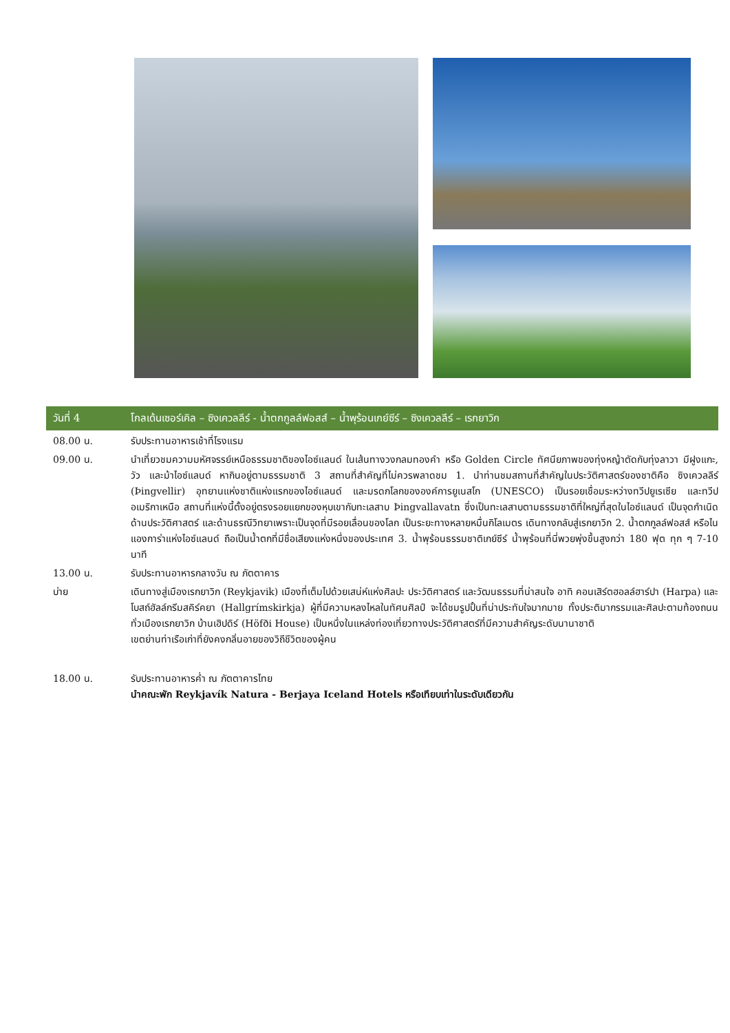วันที่ 4 โกลเด้นเซอร์เคิล – ซิงเควลลีร์ - น้ำตกกูลล์ฟอสส์ – น้ำพุร้อนเกย์ซีร์ – ซิงเควลลีร์ – เรกยาวิก
08.00 น. รับประทานอาหารเช้าที่โรงแรม
09.00 น. นำเที่ยวชมความมหัศจรรย์เหนือธรรมชาติของไอซ์แลนด์ ในเส้นทางวงกลมทองคำ หรือ Golden Circle ทัศนียภาพของทุ่งหญ้าตัดกับทุ่งลาวา มีฝูงแกะ, วัว และม้าไอซ์แลนด์ หากินอยู่ตามธรรมชาติ 3 สถานที่สำคัญที่ไม่ควรพลาดชม 1. นำท่านชมสถานที่สำคัญในประวัติศาสตร์ของชาติคือ ซิงเควลลีร์ (Þingvellir) อุทยานแห่งชาติแห่งแรกของไอซ์แลนด์ และมรดกโลกขององค์การยูเนสโก (UNESCO) เป็นรอยเชื่อมระหว่างทวีปยูเรเซีย และทวีปอเมริกาเหนือ สถานที่แห่งนี้ตั้งอยู่ตรงรอยแยกของหุบเขากับทะเลสาบ Þingvallavatn ซึ่งเป็นทะเลสาบตามธรรมชาติที่ใหญ่ที่สุดในไอซ์แลนด์ เป็นจุดกำเนิดด้านประวัติศาสตร์ และด้านธรณีวิทยาเพราะเป็นจุดที่มีรอยเลื่อนของโลก เป็นระยะทางหลายหมื่นกิโลเมตร เดินทางกลับสู่เรกยาวิก 2. น้ำตกกูลล์ฟอสส์ หรือไนแองการ่าแห่งไอซ์แลนด์ ถือเป็นน้ำตกที่มีชื่อเสียงแห่งหนึ่งของประเทศ 3. น้ำพุร้อนธรรมชาติเกย์ซีร์ น้ำพุร้อนที่นี่พวยพุ่งขึ้นสูงกว่า 180 ฟุต ทุก ๆ 7-10 นาที
13.00 น. รับประทานอาหารกลางวัน ณ ภัตตาคาร
บ่าย เดินทางสู่เมืองเรกยาวิก (Reykjavik) เมืองที่เต็มไปด้วยเสน่ห์แห่งศิลปะ ประวัติศาสตร์ และวัฒนธรรมที่น่าสนใจ อาทิ คอนเสิร์ตฮอลล์ฮาร์ปา (Harpa) และโบสถ์ฮัลล์กรีมสคิร์คยา (Hallgrímskirkja) ผู้ที่มีความหลงไหลในทัศนศิลป์ จะได้ชมรูปปั้นที่น่าประทับใจมากมาย ทั้งประติมากรรมและศิลปะตามท้องถนนทั่วเมืองเรกยาวิก บ้านเฮิปดิร์ (Höfði House) เป็นหนึ่งในแหล่งท่องเที่ยวทางประวัติศาสตร์ที่มีความสำคัญระดับนานาชาติ
เขตย่านท่าเรือเก่าที่ยังคงกลิ่นอายของวิถีชีวิตของผู้คน
18.00 น. รับประทานอาหารค่ำ ณ ภัตตาคารไทย
นำคณะพัก Reykjavík Natura - Berjaya Iceland Hotels หรือเทียบเท่าในระดับเดียวกัน